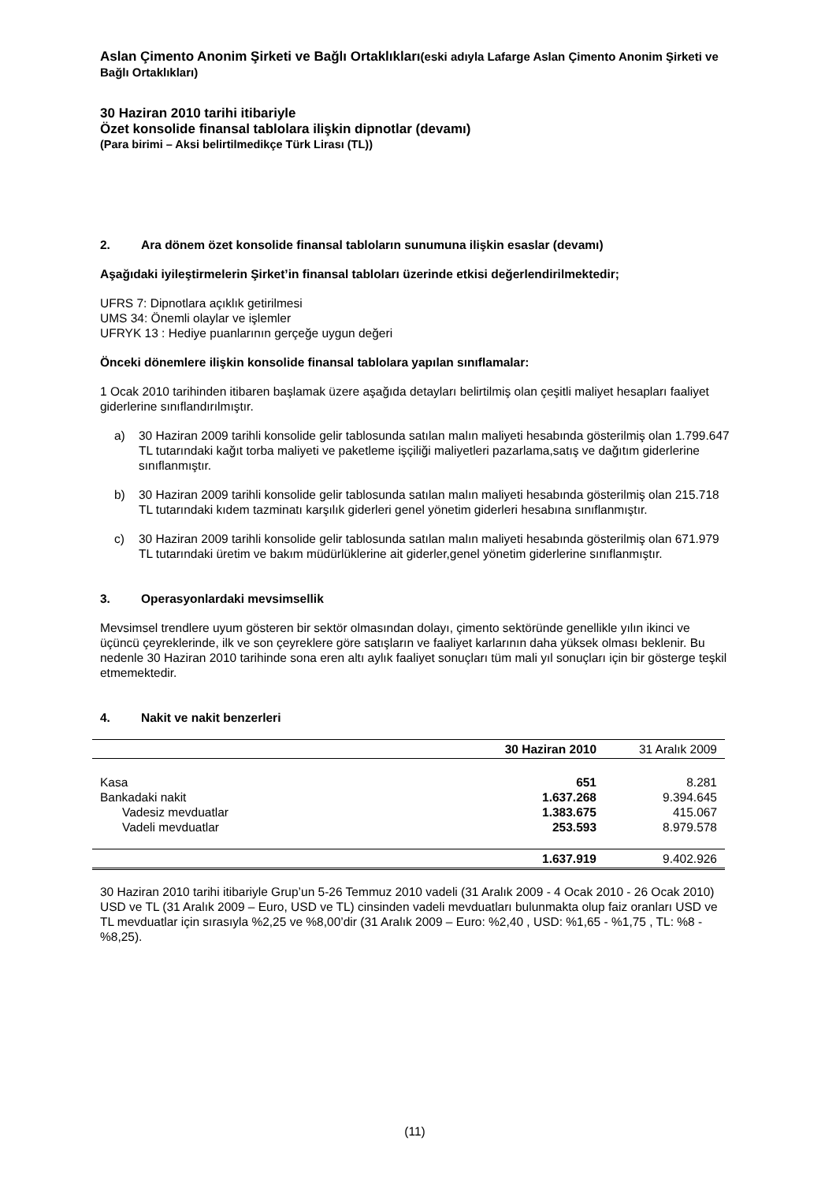Aslan Çimento Anonim Şirketi ve Bağlı Ortaklıkları(eski adıyla Lafarge Aslan Çimento Anonim Şirketi ve Bağlı Ortaklıkları)
30 Haziran 2010 tarihi itibariyle
Özet konsolide finansal tablolara ilişkin dipnotlar (devamı)
(Para birimi – Aksi belirtilmedikçe Türk Lirası (TL))
2. Ara dönem özet konsolide finansal tabloların sunumuna ilişkin esaslar (devamı)
Aşağıdaki iyileştirmelerin Şirket’in finansal tabloları üzerinde etkisi değerlendirilmektedir;
UFRS 7: Dipnotlara açıklık getirilmesi
UMS 34: Önemli olaylar ve işlemler
UFRYK 13 : Hediye puanlarının gerçeğe uygun değeri
Önceki dönemlere ilişkin konsolide finansal tablolara yapılan sınıflamalar:
1 Ocak 2010 tarihinden itibaren başlamak üzere aşağıda detayları belirtilmiş olan çeşitli maliyet hesapları faaliyet giderlerine sınıflandırılmıştır.
a) 30 Haziran 2009 tarihli konsolide gelir tablosunda satılan malın maliyeti hesabında gösterilmiş olan 1.799.647 TL tutarındaki kağıt torba maliyeti ve paketleme işçiliği maliyetleri pazarlama,satış ve dağıtım giderlerine sınıflanmıştır.
b) 30 Haziran 2009 tarihli konsolide gelir tablosunda satılan malın maliyeti hesabında gösterilmiş olan 215.718 TL tutarındaki kıdem tazminatı karşılık giderleri genel yönetim giderleri hesabına sınıflanmıştır.
c) 30 Haziran 2009 tarihli konsolide gelir tablosunda satılan malın maliyeti hesabında gösterilmiş olan 671.979 TL tutarındaki üretim ve bakım müdürlüklerine ait giderler,genel yönetim giderlerine sınıflanmıştır.
3. Operasyonlardaki mevsimsellik
Mevsimsel trendlere uyum gösteren bir sektör olmasından dolayı, çimento sektöründe genellikle yılın ikinci ve üçüncü çeyreklerinde, ilk ve son çeyreklere göre satışların ve faaliyet karlarının daha yüksek olması beklenir. Bu nedenle 30 Haziran 2010 tarihinde sona eren altı aylık faaliyet sonuçları tüm mali yıl sonuçları için bir gösterge teşkil etmemektedir.
4. Nakit ve nakit benzerleri
| | 30 Haziran 2010 | 31 Aralık 2009 |
| --- | --- | --- |
| Kasa | 651 | 8.281 |
| Bankadaki nakit | 1.637.268 | 9.394.645 |
| Vadesiz mevduatlar | 1.383.675 | 415.067 |
| Vadeli mevduatlar | 253.593 | 8.979.578 |
| | 1.637.919 | 9.402.926 |
30 Haziran 2010 tarihi itibariyle Grup’un 5-26 Temmuz 2010 vadeli (31 Aralık 2009 - 4 Ocak 2010 - 26 Ocak 2010) USD ve TL (31 Aralık 2009 – Euro, USD ve TL) cinsinden vadeli mevduatları bulunmakta olup faiz oranları USD ve TL mevduatlar için sırasıyla %2,25 ve %8,00’dir (31 Aralık 2009 – Euro: %2,40 , USD: %1,65 - %1,75 , TL: %8 - %8,25).
(11)